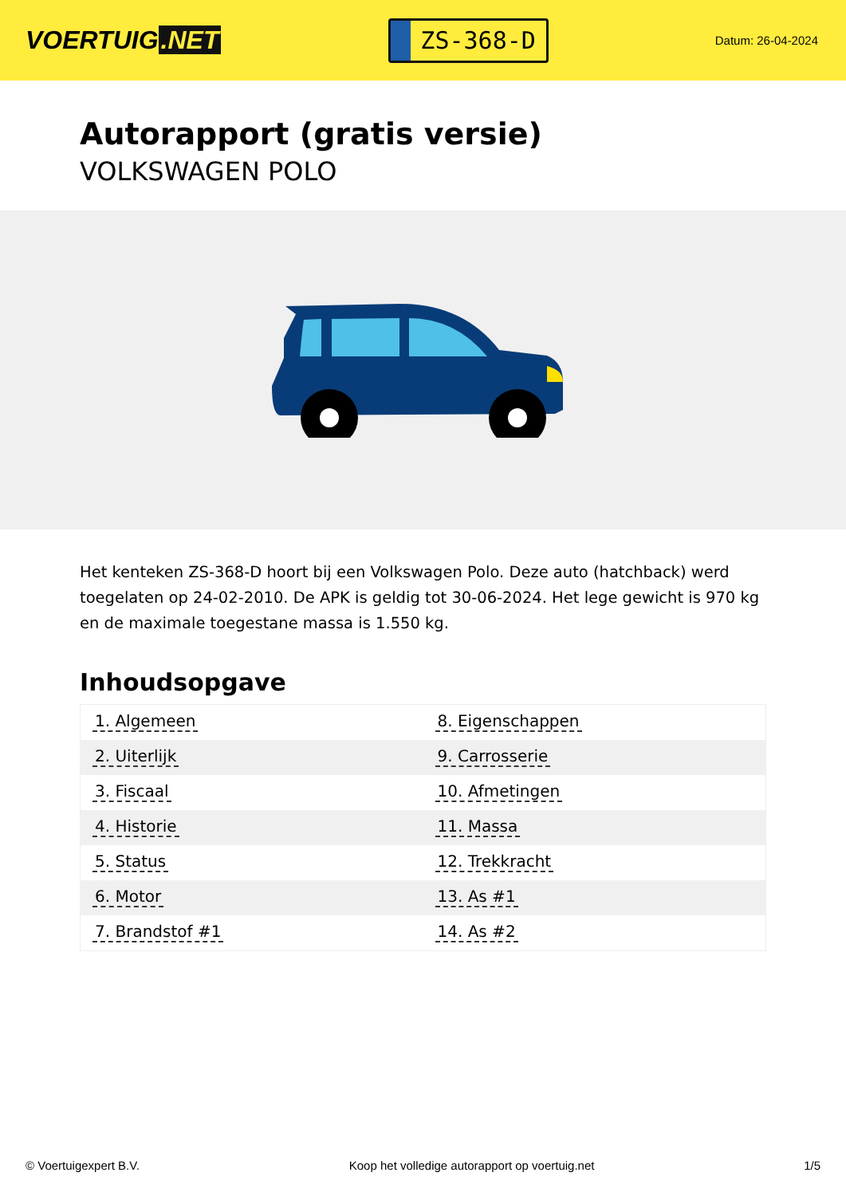VOERTUIG.NET
ZS-368-D
Datum: 26-04-2024
Autorapport (gratis versie)
VOLKSWAGEN POLO
Het kenteken ZS-368-D hoort bij een Volkswagen Polo. Deze auto (hatchback) werd toegelaten op 24-02-2010. De APK is geldig tot 30-06-2024. Het lege gewicht is 970 kg en de maximale toegestane massa is 1.550 kg.
Inhoudsopgave
| 1. Algemeen | 8. Eigenschappen |
| 2. Uiterlijk | 9. Carrosserie |
| 3. Fiscaal | 10. Afmetingen |
| 4. Historie | 11. Massa |
| 5. Status | 12. Trekkracht |
| 6. Motor | 13. As #1 |
| 7. Brandstof #1 | 14. As #2 |
© Voertuigexpert B.V. Koop het volledige autorapport op voertuig.net 1/5